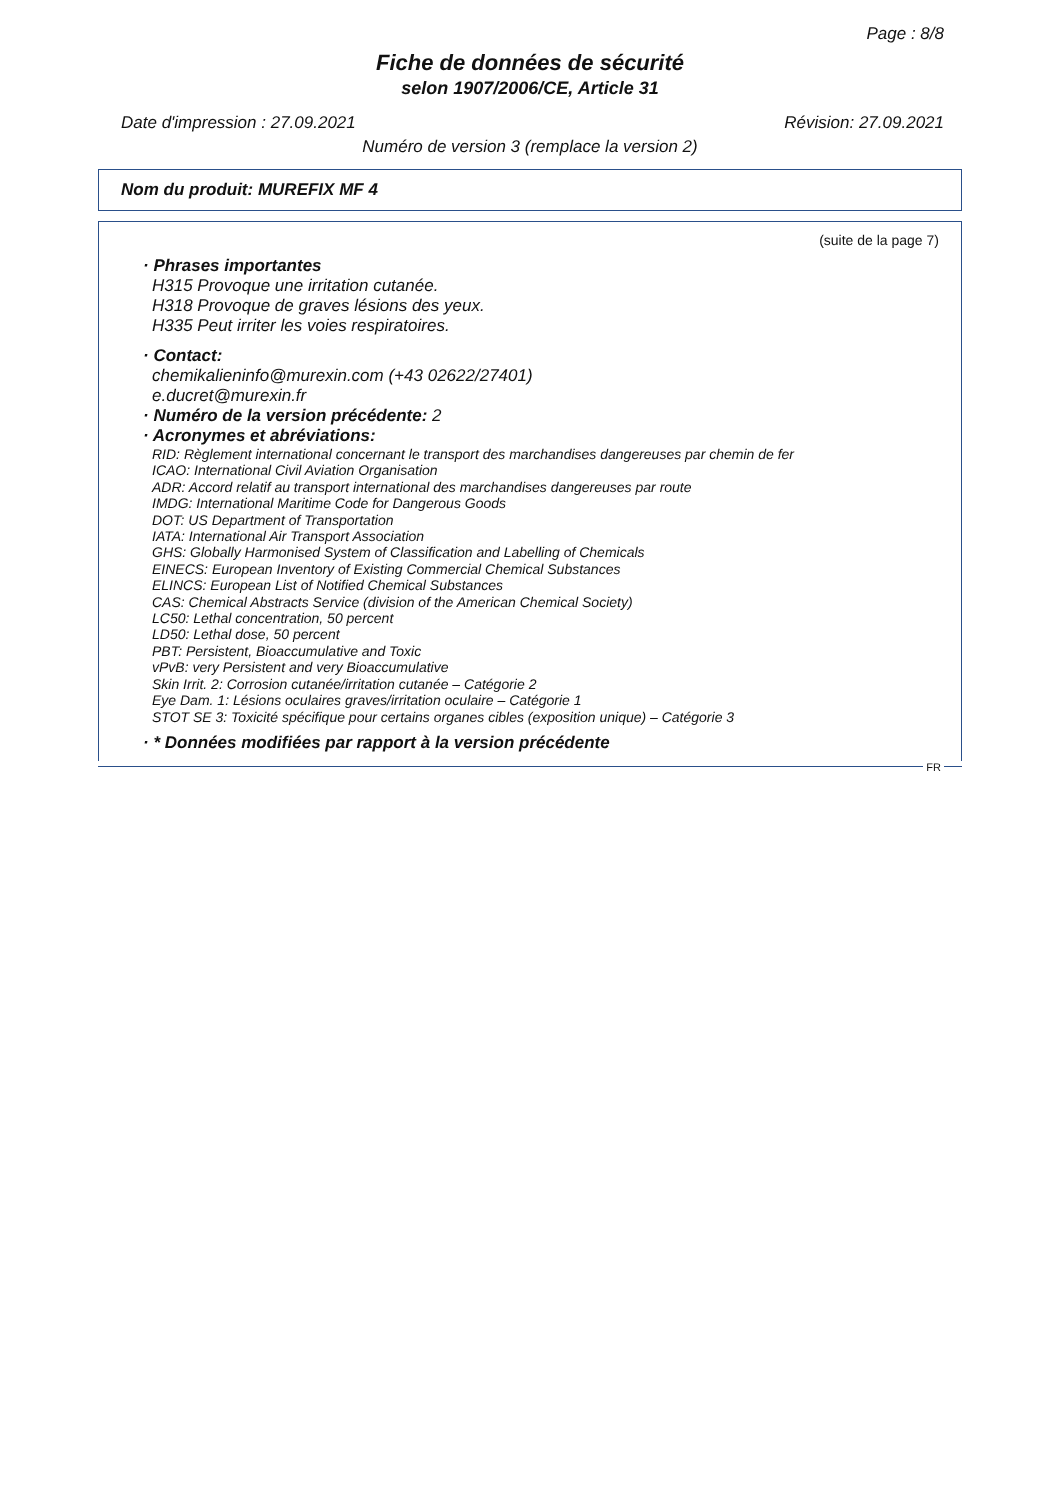Page : 8/8
Fiche de données de sécurité
selon 1907/2006/CE, Article 31
Date d'impression : 27.09.2021 Révision: 27.09.2021
Numéro de version 3 (remplace la version 2)
Nom du produit: MUREFIX MF 4
(suite de la page 7)
· Phrases importantes
H315 Provoque une irritation cutanée.
H318 Provoque de graves lésions des yeux.
H335 Peut irriter les voies respiratoires.
· Contact:
chemikalieninfo@murexin.com (+43 02622/27401)
e.ducret@murexin.fr
· Numéro de la version précédente: 2
· Acronymes et abréviations:
RID: Règlement international concernant le transport des marchandises dangereuses par chemin de fer
ICAO: International Civil Aviation Organisation
ADR: Accord relatif au transport international des marchandises dangereuses par route
IMDG: International Maritime Code for Dangerous Goods
DOT: US Department of Transportation
IATA: International Air Transport Association
GHS: Globally Harmonised System of Classification and Labelling of Chemicals
EINECS: European Inventory of Existing Commercial Chemical Substances
ELINCS: European List of Notified Chemical Substances
CAS: Chemical Abstracts Service (division of the American Chemical Society)
LC50: Lethal concentration, 50 percent
LD50: Lethal dose, 50 percent
PBT: Persistent, Bioaccumulative and Toxic
vPvB: very Persistent and very Bioaccumulative
Skin Irrit. 2: Corrosion cutanée/irritation cutanée – Catégorie 2
Eye Dam. 1: Lésions oculaires graves/irritation oculaire – Catégorie 1
STOT SE 3: Toxicité spécifique pour certains organes cibles (exposition unique) – Catégorie 3
· * Données modifiées par rapport à la version précédente
FR